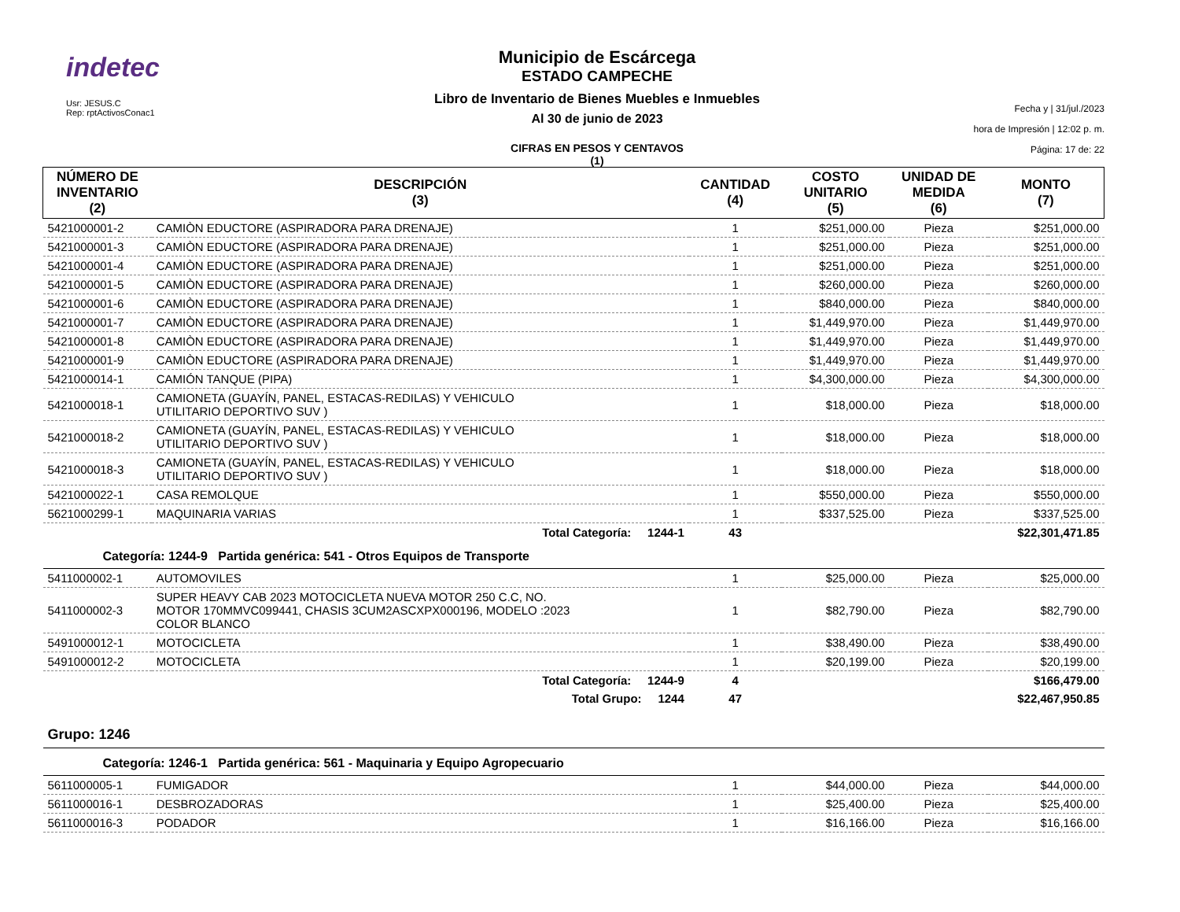indetec
Usr: JESUS.C
Rep: rptActivosConac1
Municipio de Escárcega
ESTADO CAMPECHE
Libro de Inventario de Bienes Muebles e Inmuebles
Al 30 de junio de 2023
CIFRAS EN PESOS Y CENTAVOS
(1)
Fecha y | 31/jul./2023
hora de Impresión | 12:02 p. m.
Página: 17 de: 22
| NÚMERO DE INVENTARIO (2) | DESCRIPCIÓN (3) | CANTIDAD (4) | COSTO UNITARIO (5) | UNIDAD DE MEDIDA (6) | MONTO (7) |
| --- | --- | --- | --- | --- | --- |
| 5421000001-2 | CAMIÒN EDUCTORE (ASPIRADORA PARA DRENAJE) | 1 | $251,000.00 | Pieza | $251,000.00 |
| 5421000001-3 | CAMIÒN EDUCTORE (ASPIRADORA PARA DRENAJE) | 1 | $251,000.00 | Pieza | $251,000.00 |
| 5421000001-4 | CAMIÒN EDUCTORE (ASPIRADORA PARA DRENAJE) | 1 | $251,000.00 | Pieza | $251,000.00 |
| 5421000001-5 | CAMIÒN EDUCTORE (ASPIRADORA PARA DRENAJE) | 1 | $260,000.00 | Pieza | $260,000.00 |
| 5421000001-6 | CAMIÒN EDUCTORE (ASPIRADORA PARA DRENAJE) | 1 | $840,000.00 | Pieza | $840,000.00 |
| 5421000001-7 | CAMIÒN EDUCTORE (ASPIRADORA PARA DRENAJE) | 1 | $1,449,970.00 | Pieza | $1,449,970.00 |
| 5421000001-8 | CAMIÒN EDUCTORE (ASPIRADORA PARA DRENAJE) | 1 | $1,449,970.00 | Pieza | $1,449,970.00 |
| 5421000001-9 | CAMIÒN EDUCTORE (ASPIRADORA PARA DRENAJE) | 1 | $1,449,970.00 | Pieza | $1,449,970.00 |
| 5421000014-1 | CAMIÓN TANQUE (PIPA) | 1 | $4,300,000.00 | Pieza | $4,300,000.00 |
| 5421000018-1 | CAMIONETA (GUAYÍN, PANEL, ESTACAS-REDILAS) Y VEHICULO UTILITARIO DEPORTIVO SUV ) | 1 | $18,000.00 | Pieza | $18,000.00 |
| 5421000018-2 | CAMIONETA (GUAYÍN, PANEL, ESTACAS-REDILAS) Y VEHICULO UTILITARIO DEPORTIVO SUV ) | 1 | $18,000.00 | Pieza | $18,000.00 |
| 5421000018-3 | CAMIONETA (GUAYÍN, PANEL, ESTACAS-REDILAS) Y VEHICULO UTILITARIO DEPORTIVO SUV ) | 1 | $18,000.00 | Pieza | $18,000.00 |
| 5421000022-1 | CASA REMOLQUE | 1 | $550,000.00 | Pieza | $550,000.00 |
| 5621000299-1 | MAQUINARIA VARIAS | 1 | $337,525.00 | Pieza | $337,525.00 |
| | Total Categoría: 1244-1 | 43 | | | $22,301,471.85 |
| Categoría: 1244-9 Partida genérica: 541 - Otros Equipos de Transporte | | | | | |
| 5411000002-1 | AUTOMOVILES | 1 | $25,000.00 | Pieza | $25,000.00 |
| 5411000002-3 | SUPER HEAVY CAB 2023 MOTOCICLETA NUEVA MOTOR 250 C.C, NO. MOTOR 170MMVC099441, CHASIS 3CUM2ASCXPX000196, MODELO :2023 COLOR BLANCO | 1 | $82,790.00 | Pieza | $82,790.00 |
| 5491000012-1 | MOTOCICLETA | 1 | $38,490.00 | Pieza | $38,490.00 |
| 5491000012-2 | MOTOCICLETA | 1 | $20,199.00 | Pieza | $20,199.00 |
| | Total Categoría: 1244-9 | 4 | | | $166,479.00 |
| | Total Grupo: 1244 | 47 | | | $22,467,950.85 |
| Grupo: 1246 | | | | | |
| Categoría: 1246-1 Partida genérica: 561 - Maquinaria y Equipo Agropecuario | | | | | |
| 5611000005-1 | FUMIGADOR | 1 | $44,000.00 | Pieza | $44,000.00 |
| 5611000016-1 | DESBROZADORAS | 1 | $25,400.00 | Pieza | $25,400.00 |
| 5611000016-3 | PODADOR | 1 | $16,166.00 | Pieza | $16,166.00 |